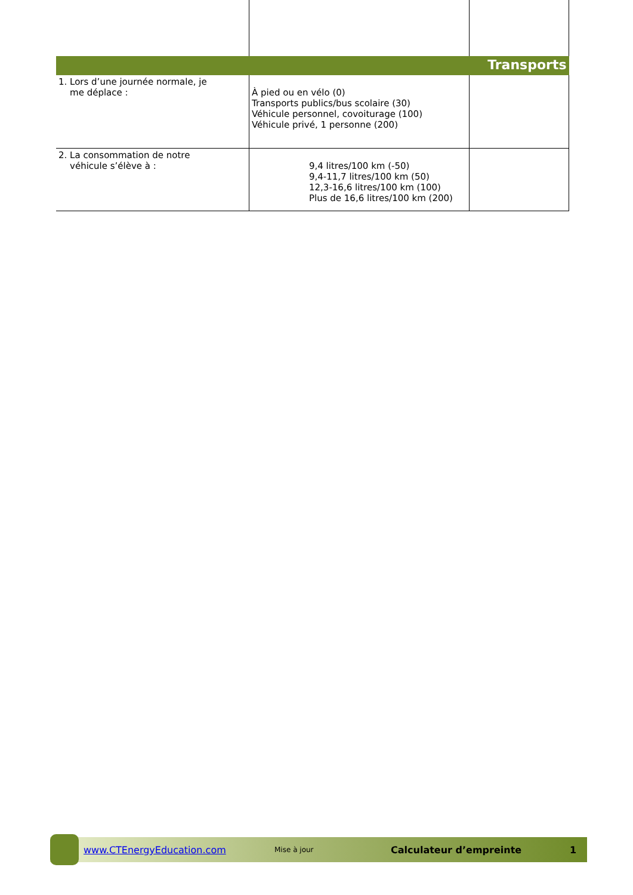| Transports | | |
| 1. Lors d’une journée normale, je me déplace : | À pied ou en vélo (0) Transports publics/bus scolaire (30) Véhicule personnel, covoiturage (100) Véhicule privé, 1 personne (200) | |
| 2. La consommation de notre véhicule s’élève à : | 9,4 litres/100 km (-50) 9,4-11,7 litres/100 km (50) 12,3-16,6 litres/100 km (100) Plus de 16,6 litres/100 km (200) | |
www.CTEnergyEducation.com Mise à jour Calculateur d’empreinte 1